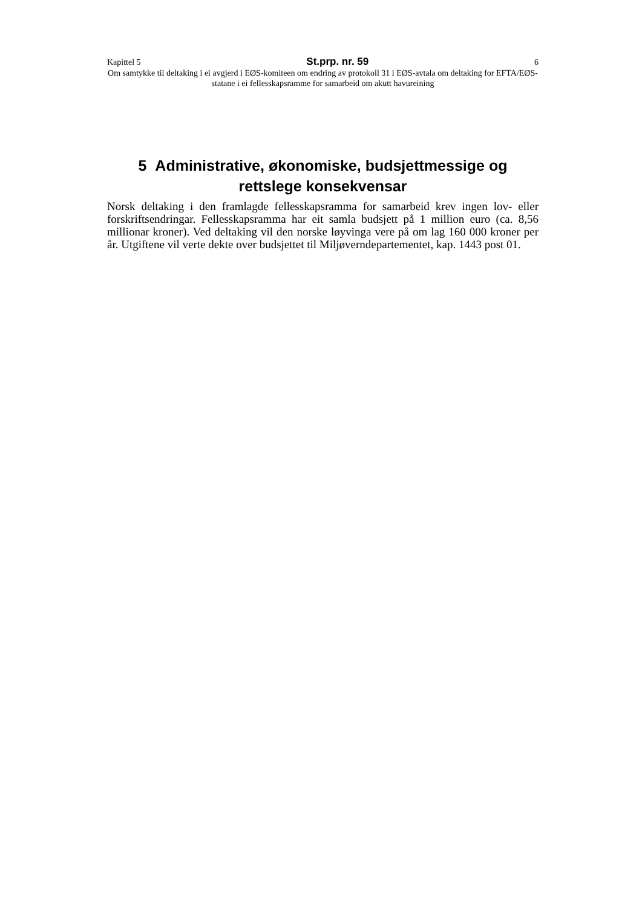Kapittel 5 St.prp. nr. 59 6
Om samtykke til deltaking i ei avgjerd i EØS-komiteen om endring av protokoll 31 i EØS-avtala om deltaking for EFTA/EØS-statane i ei fellesskapsramme for samarbeid om akutt havureining
5 Administrative, økonomiske, budsjettmessige og rettslege konsekvensar
Norsk deltaking i den framlagde fellesskapsramma for samarbeid krev ingen lov- eller forskriftsendringar. Fellesskapsramma har eit samla budsjett på 1 million euro (ca. 8,56 millionar kroner). Ved deltaking vil den norske løyvinga vere på om lag 160 000 kroner per år. Utgiftene vil verte dekte over budsjettet til Miljøverndepartementet, kap. 1443 post 01.